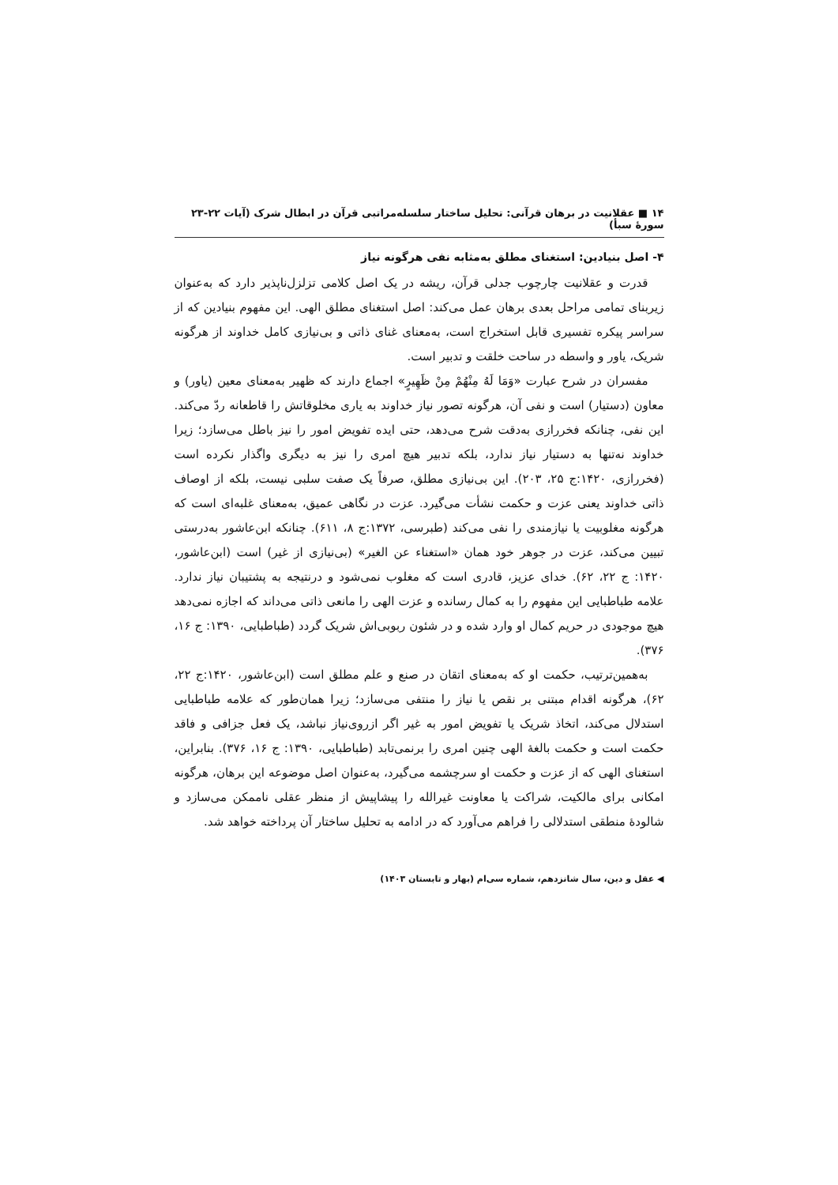۱۴ ■ عقلانیت در برهان قرآنی: تحلیل ساختار سلسله‌مراتبی قرآن در ابطال شرک (آیات ۲۲-۲۳ سورهٔ سبأ)
۴- اصل بنیادین: استغنای مطلق به‌مثابه نفی هرگونه نیاز
قدرت و عقلانیت چارچوب جدلی قرآن، ریشه در یک اصل کلامی تزلزل‌ناپذیر دارد که به‌عنوان زیربنای تمامی مراحل بعدی برهان عمل می‌کند: اصل استغنای مطلق الهی. این مفهوم بنیادین که از سراسر پیکره تفسیری قابل استخراج است، به‌معنای غنای ذاتی و بی‌نیازی کامل خداوند از هرگونه شریک، یاور و واسطه در ساحت خلقت و تدبیر است.
مفسران در شرح عبارت «وَمَا لَهُ مِنْهُمْ مِنْ ظَهِيرٍ» اجماع دارند که ظهیر به‌معنای معین (یاور) و معاون (دستیار) است و نفی آن، هرگونه تصور نیاز خداوند به یاری مخلوقاتش را قاطعانه ردّ می‌کند. این نفی، چنانکه فخررازی به‌دقت شرح می‌دهد، حتی ایده تفویض امور را نیز باطل می‌سازد؛ زیرا خداوند نه‌تنها به دستیار نیاز ندارد، بلکه تدبیر هیچ امری را نیز به دیگری واگذار نکرده است (فخررازی، ۱۴۲۰:ج ۲۵، ۲۰۳). این بی‌نیازی مطلق، صرفاً یک صفت سلبی نیست، بلکه از اوصاف ذاتی خداوند یعنی عزت و حکمت نشأت می‌گیرد. عزت در نگاهی عمیق، به‌معنای غلبه‌ای است که هرگونه مغلوبیت یا نیازمندی را نفی می‌کند (طبرسی، ۱۳۷۲:ج ۸، ۶۱۱). چنانکه ابن‌عاشور به‌درستی تبیین می‌کند، عزت در جوهر خود همان «استغناء عن الغیر» (بی‌نیازی از غیر) است (ابن‌عاشور، ۱۴۲۰: ج ۲۲، ۶۲). خدای عزیز، قادری است که مغلوب نمی‌شود و درنتیجه به پشتیبان نیاز ندارد. علامه طباطبایی این مفهوم را به کمال رسانده و عزت الهی را مانعی ذاتی می‌داند که اجازه نمی‌دهد هیچ موجودی در حریم کمال او وارد شده و در شئون ربوبی‌اش شریک گردد (طباطبایی، ۱۳۹۰: ج ۱۶، ۳۷۶).
به‌همین‌ترتیب، حکمت او که به‌معنای اتقان در صنع و علم مطلق است (ابن‌عاشور، ۱۴۲۰:ج ۲۲، ۶۲)، هرگونه اقدام مبتنی بر نقص یا نیاز را منتفی می‌سازد؛ زیرا همان‌طور که علامه طباطبایی استدلال می‌کند، اتخاذ شریک یا تفویض امور به غیر اگر ازروی‌نیاز نباشد، یک فعل جزافی و فاقد حکمت است و حکمت بالغهٔ الهی چنین امری را برنمی‌تابد (طباطبایی، ۱۳۹۰: ج ۱۶، ۳۷۶). بنابراین، استغنای الهی که از عزت و حکمت او سرچشمه می‌گیرد، به‌عنوان اصل موضوعه این برهان، هرگونه امکانی برای مالکیت، شراکت یا معاونت غیرالله را پیشاپیش از منظر عقلی ناممکن می‌سازد و شالودهٔ منطقی استدلالی را فراهم می‌آورد که در ادامه به تحلیل ساختار آن پرداخته خواهد شد.
◀ عقل و دین، سال شانزدهم، شماره سی‌ام (بهار و تابستان ۱۴۰۳)